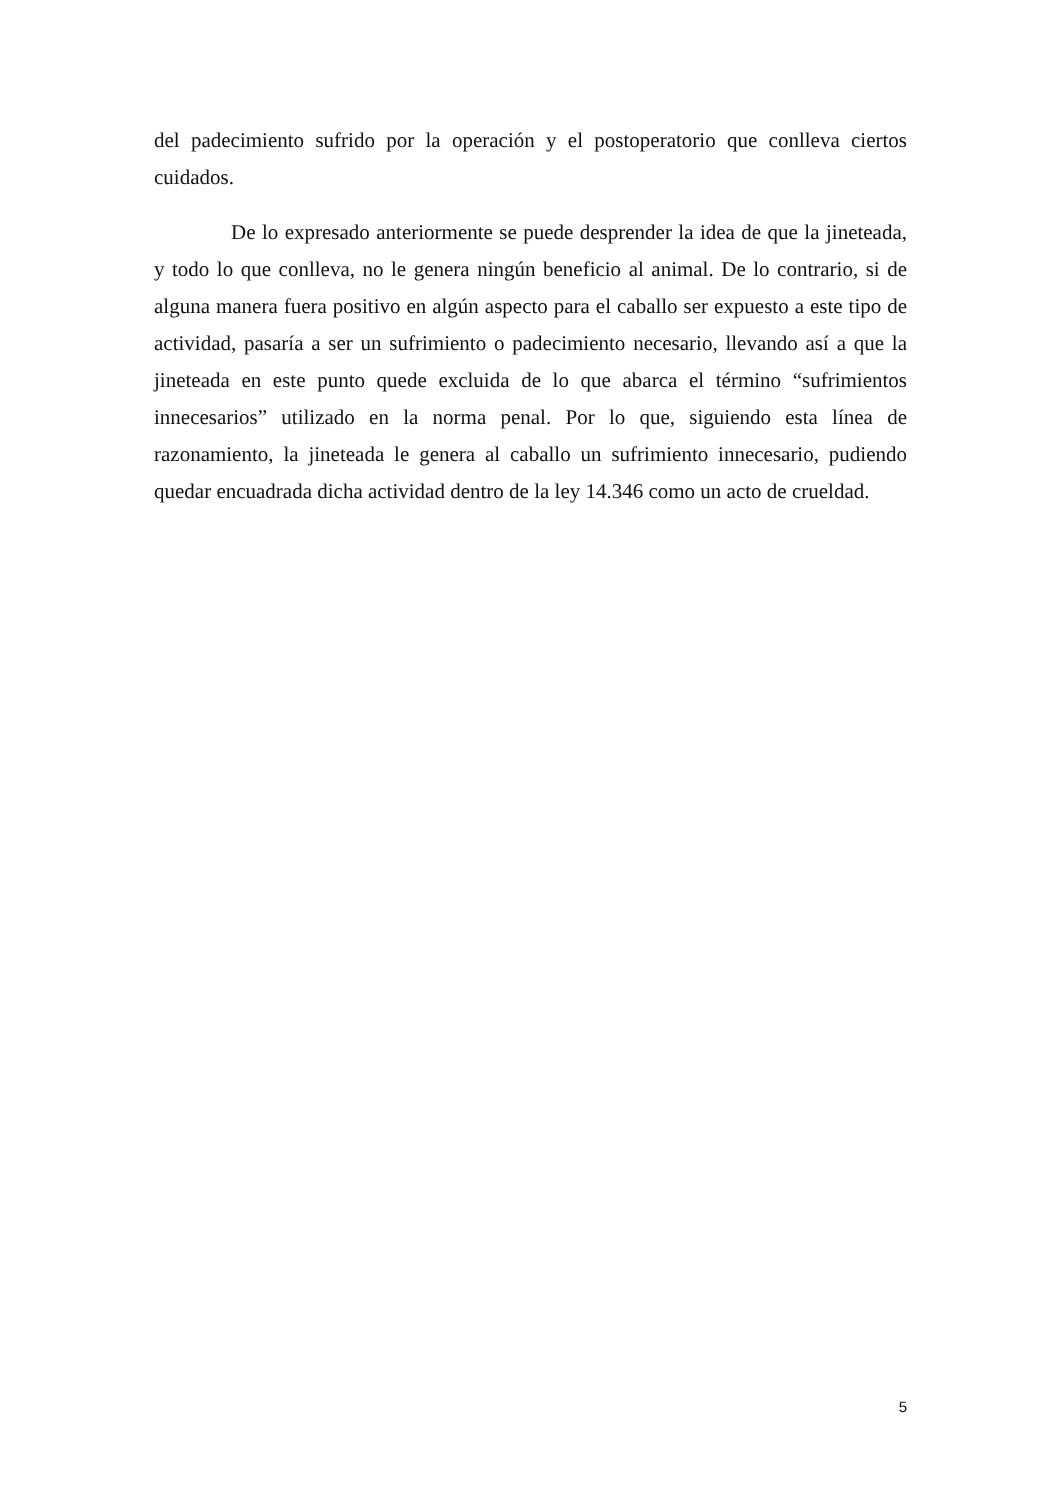del padecimiento sufrido por la operación y el postoperatorio que conlleva ciertos cuidados.
De lo expresado anteriormente se puede desprender la idea de que la jineteada, y todo lo que conlleva, no le genera ningún beneficio al animal. De lo contrario, si de alguna manera fuera positivo en algún aspecto para el caballo ser expuesto a este tipo de actividad, pasaría a ser un sufrimiento o padecimiento necesario, llevando así a que la jineteada en este punto quede excluida de lo que abarca el término “sufrimientos innecesarios” utilizado en la norma penal. Por lo que, siguiendo esta línea de razonamiento, la jineteada le genera al caballo un sufrimiento innecesario, pudiendo quedar encuadrada dicha actividad dentro de la ley 14.346 como un acto de crueldad.
5